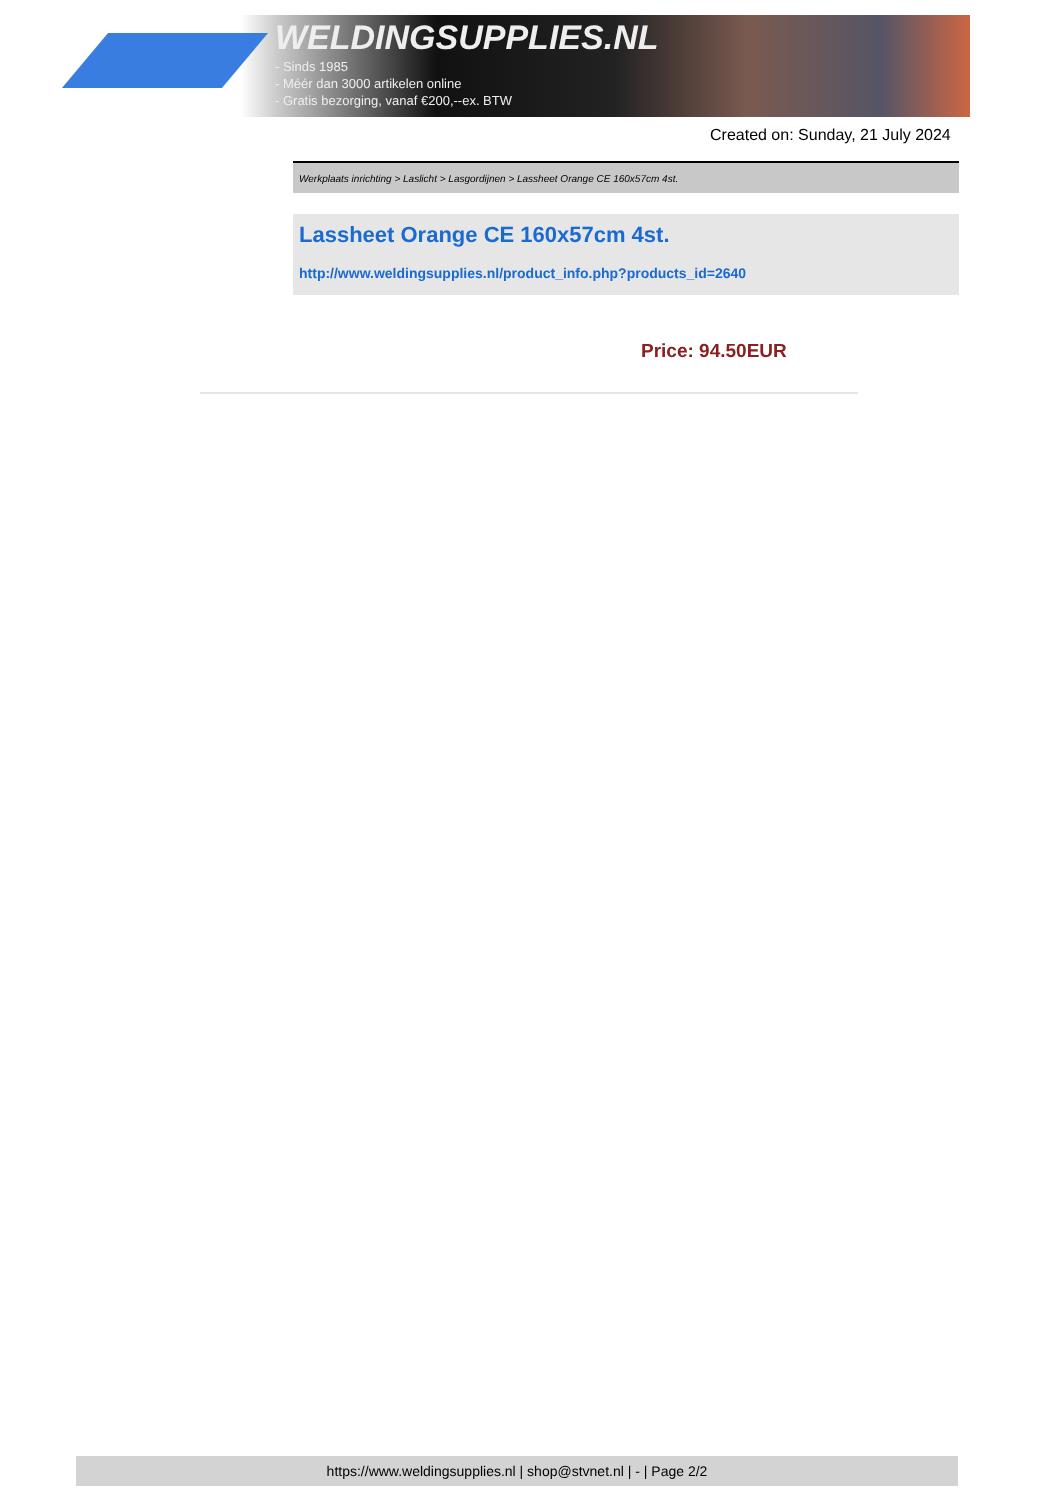WELDINGSUPPLIES.NL
- Sinds 1985
- Méér dan 3000 artikelen online
- Gratis bezorging, vanaf €200,--ex. BTW
Created on: Sunday, 21 July 2024
Werkplaats inrichting > Laslicht > Lasgordijnen > Lassheet Orange CE 160x57cm 4st.
Lassheet Orange CE 160x57cm 4st.
http://www.weldingsupplies.nl/product_info.php?products_id=2640
Price: 94.50EUR
https://www.weldingsupplies.nl | shop@stvnet.nl | - | Page 2/2